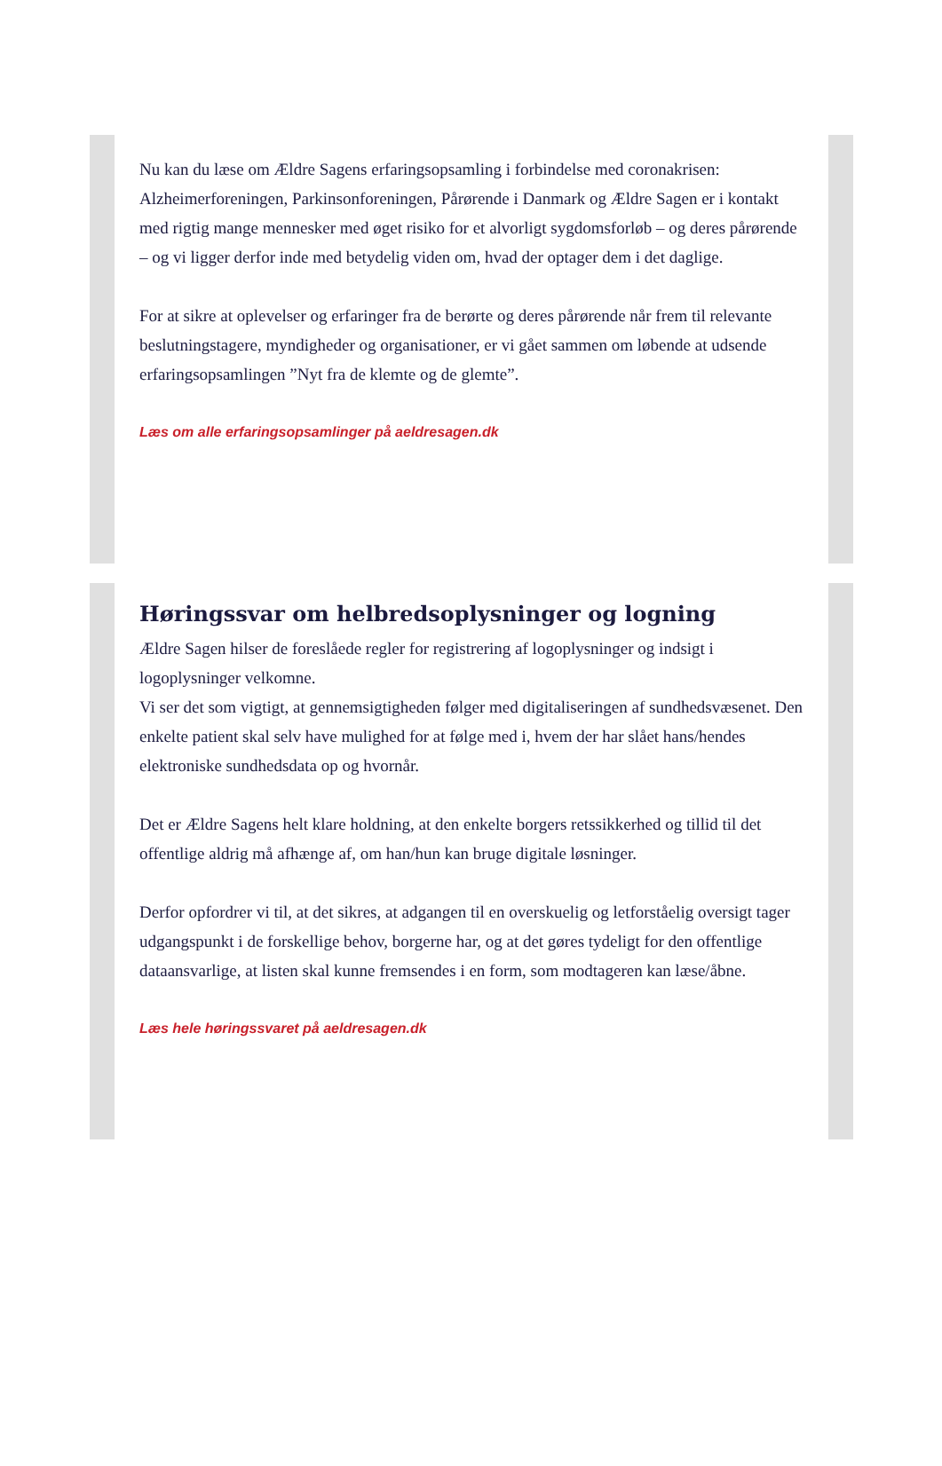Nu kan du læse om Ældre Sagens erfaringsopsamling i forbindelse med coronakrisen:
Alzheimerforeningen, Parkinsonforeningen, Pårørende i Danmark og Ældre Sagen er i kontakt med rigtig mange mennesker med øget risiko for et alvorligt sygdomsforløb – og deres pårørende – og vi ligger derfor inde med betydelig viden om, hvad der optager dem i det daglige.
For at sikre at oplevelser og erfaringer fra de berørte og deres pårørende når frem til relevante beslutningstagere, myndigheder og organisationer, er vi gået sammen om løbende at udsende erfaringsopsamlingen ”Nyt fra de klemte og de glemte”.
Læs om alle erfaringsopsamlinger på aeldresagen.dk
Høringssvar om helbredsoplysninger og logning
Ældre Sagen hilser de foreslåede regler for registrering af logoplysninger og indsigt i logoplysninger velkomne.
Vi ser det som vigtigt, at gennemsigtigheden følger med digitaliseringen af sundhedsvæsenet. Den enkelte patient skal selv have mulighed for at følge med i, hvem der har slået hans/hendes elektroniske sundhedsdata op og hvornår.
Det er Ældre Sagens helt klare holdning, at den enkelte borgers retssikkerhed og tillid til det offentlige aldrig må afhænge af, om han/hun kan bruge digitale løsninger.
Derfor opfordrer vi til, at det sikres, at adgangen til en overskuelig og letforståelig oversigt tager udgangspunkt i de forskellige behov, borgerne har, og at det gøres tydeligt for den offentlige dataansvarlige, at listen skal kunne fremsendes i en form, som modtageren kan læse/åbne.
Læs hele høringssvaret på aeldresagen.dk